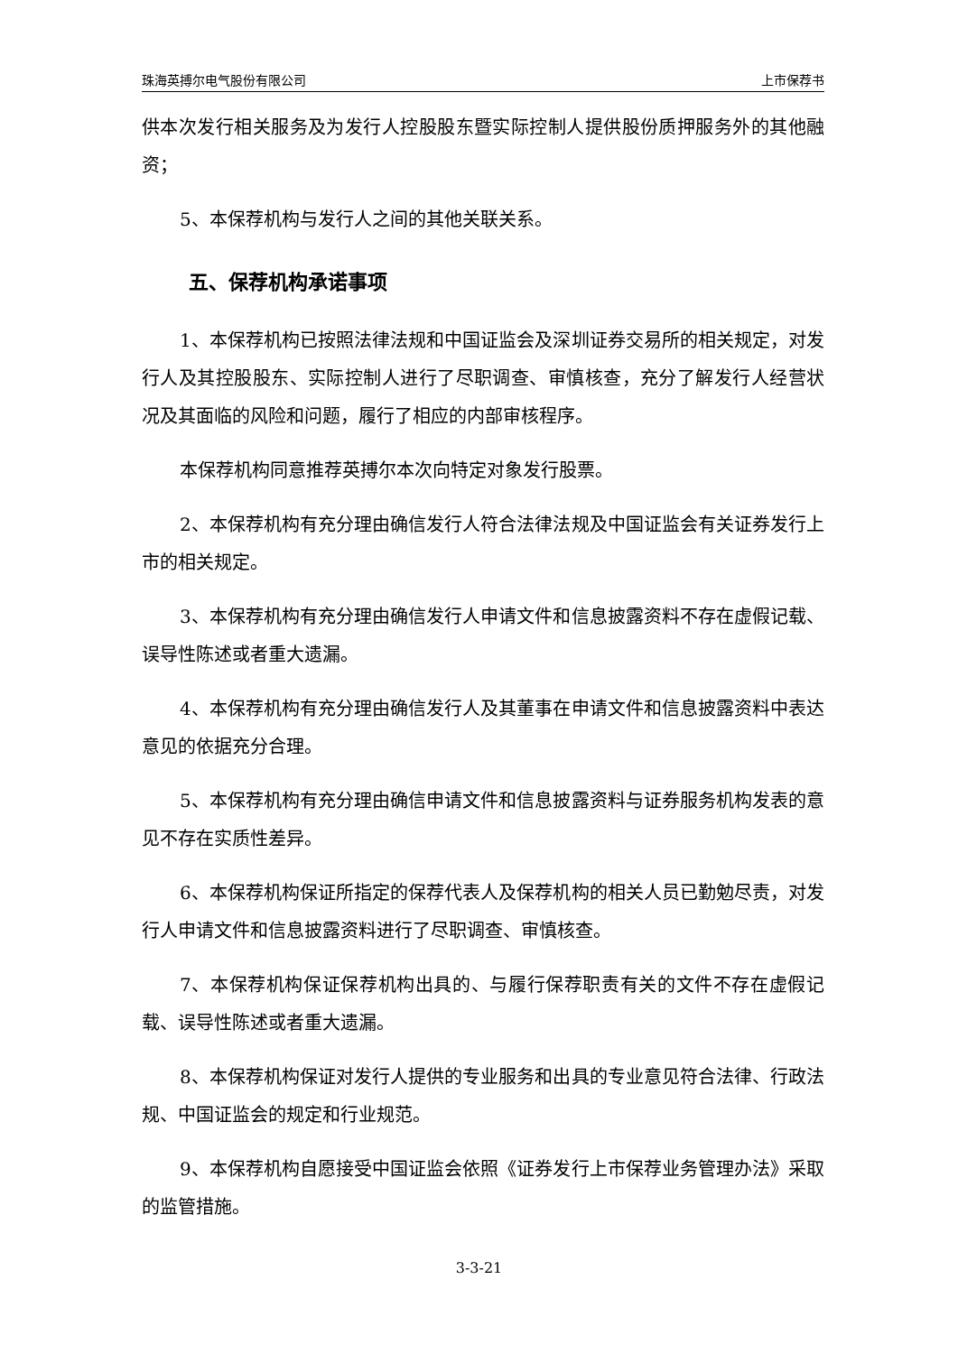珠海英搏尔电气股份有限公司 上市保荐书
供本次发行相关服务及为发行人控股股东暨实际控制人提供股份质押服务外的其他融资；
5、本保荐机构与发行人之间的其他关联关系。
五、保荐机构承诺事项
1、本保荐机构已按照法律法规和中国证监会及深圳证券交易所的相关规定，对发行人及其控股股东、实际控制人进行了尽职调查、审慎核查，充分了解发行人经营状况及其面临的风险和问题，履行了相应的内部审核程序。
本保荐机构同意推荐英搏尔本次向特定对象发行股票。
2、本保荐机构有充分理由确信发行人符合法律法规及中国证监会有关证券发行上市的相关规定。
3、本保荐机构有充分理由确信发行人申请文件和信息披露资料不存在虚假记载、误导性陈述或者重大遗漏。
4、本保荐机构有充分理由确信发行人及其董事在申请文件和信息披露资料中表达意见的依据充分合理。
5、本保荐机构有充分理由确信申请文件和信息披露资料与证券服务机构发表的意见不存在实质性差异。
6、本保荐机构保证所指定的保荐代表人及保荐机构的相关人员已勤勉尽责，对发行人申请文件和信息披露资料进行了尽职调查、审慎核查。
7、本保荐机构保证保荐机构出具的、与履行保荐职责有关的文件不存在虚假记载、误导性陈述或者重大遗漏。
8、本保荐机构保证对发行人提供的专业服务和出具的专业意见符合法律、行政法规、中国证监会的规定和行业规范。
9、本保荐机构自愿接受中国证监会依照《证券发行上市保荐业务管理办法》采取的监管措施。
3-3-21